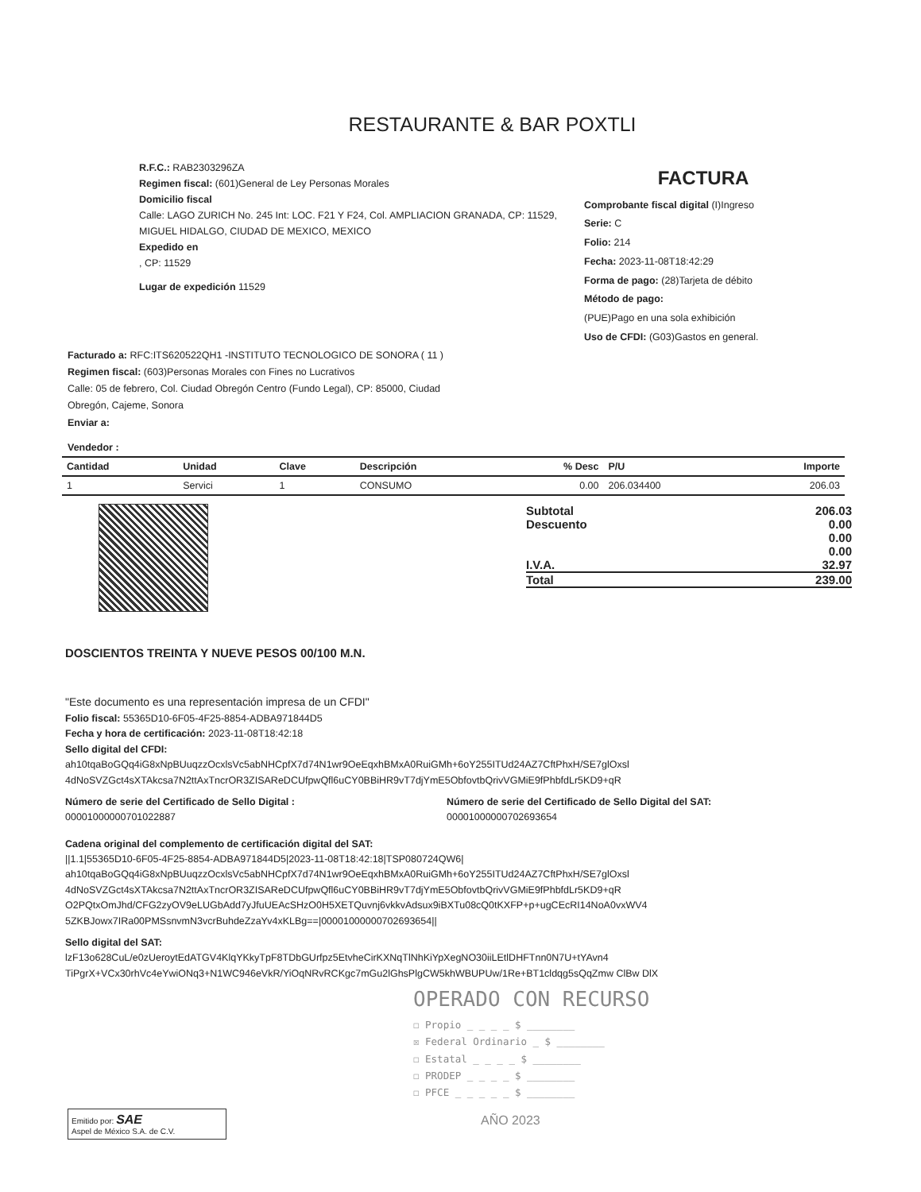RESTAURANTE & BAR POXTLI
R.F.C.: RAB2303296ZA
Regimen fiscal: (601)General de Ley Personas Morales
Domicilio fiscal
Calle: LAGO ZURICH No. 245 Int: LOC. F21 Y F24, Col. AMPLIACION GRANADA, CP: 11529, MIGUEL HIDALGO, CIUDAD DE MEXICO, MEXICO
Expedido en
, CP: 11529
Lugar de expedición 11529
FACTURA
Comprobante fiscal digital (I)Ingreso
Serie: C
Folio: 214
Fecha: 2023-11-08T18:42:29
Forma de pago: (28)Tarjeta de débito
Método de pago:
(PUE)Pago en una sola exhibición
Uso de CFDI: (G03)Gastos en general.
Facturado a: RFC:ITS620522QH1 -INSTITUTO TECNOLOGICO DE SONORA ( 11 )
Regimen fiscal: (603)Personas Morales con Fines no Lucrativos
Calle: 05 de febrero, Col. Ciudad Obregón Centro (Fundo Legal), CP: 85000, Ciudad
Obregón, Cajeme, Sonora
Enviar a:
Vendedor :
| Cantidad | Unidad | Clave | Descripción | % Desc | P/U | Importe |
| --- | --- | --- | --- | --- | --- | --- |
| 1 | Servici | 1 | CONSUMO | 0.00 | 206.034400 | 206.03 |
Subtotal 206.03
Descuento 0.00
0.00
0.00
I.V.A. 32.97
Total 239.00
DOSCIENTOS TREINTA Y NUEVE PESOS 00/100 M.N.
"Este documento es una representación impresa de un CFDI"
Folio fiscal: 55365D10-6F05-4F25-8854-ADBA971844D5
Fecha y hora de certificación: 2023-11-08T18:42:18
Sello digital del CFDI:
ah10tqaBoGQq4iG8xNpBUuqzzOcxlsVc5abNHCpfX7d74N1wr9OeEqxhBMxA0RuiGMh+6oY255ITUd24AZ7CftPhxH/SE7glOxsl
4dNoSVZGct4sXTAkcsa7N2ttAxTncrOR3ZISAReDCUfpwQfl6uCY0BBiHR9vT7djYmE5ObfovtbQrivVGMiE9fPhbfdLr5KD9+qR
Número de serie del Certificado de Sello Digital :
00001000000701022887
Número de serie del Certificado de Sello Digital del SAT:
00001000000702693654
Cadena original del complemento de certificación digital del SAT:
||1.1|55365D10-6F05-4F25-8854-ADBA971844D5|2023-11-08T18:42:18|TSP080724QW6|
ah10tqaBoGQq4iG8xNpBUuqzzOcxlsVc5abNHCpfX7d74N1wr9OeEqxhBMxA0RuiGMh+6oY255ITUd24AZ7CftPhxH/SE7glOxsl
4dNoSVZGct4sXTAkcsa7N2ttAxTncrOR3ZISAReDCUfpwQfl6uCY0BBiHR9vT7djYmE5ObfovtbQrivVGMiE9fPhbfdLr5KD9+qR
O2PQtxOmJhd/CFG2zyOV9eLUGbAdd7yJfuUEAcSHzO0H5XETQuvnj6vkkvAdsux9iBXTu08cQ0tKXFP+p+ugCEcRI14NoA0vxWV4
5ZKBJowx7IRa00PMSsnvmN3vcrBuhdeZzaYv4xKLBg==|00001000000702693654||
Sello digital del SAT:
lzF13o628CuL/e0zUeroytEdATGV4KlqYKkyTpF8TDbGUrfpz5EtvheCirKXNqTlNhKiYpXegNO30iiLEtlDHFTnn0N7U+tYAvn4
TiPgrX+VCx30rhVc4eYwiONq3+N1WC946eVkR/YiOqNRvRCKgc7mGu2lGhsPlgCW5khWBUPUw/1Re+BT1cldqg5sQqZmw ClBw DlX
OPERADO CON RECURSO
☐ Propio _ _ _ _ $ ________
☒ Federal Ordinario _ $ ________
☐ Estatal _ _ _ _ $ ________
☐ PRODEP _ _ _ _ $ ________
☐ PFCE _ _ _ _ _ $ ________
Emitido por: SAE
Aspel de México S.A. de C.V.
AÑO 2023